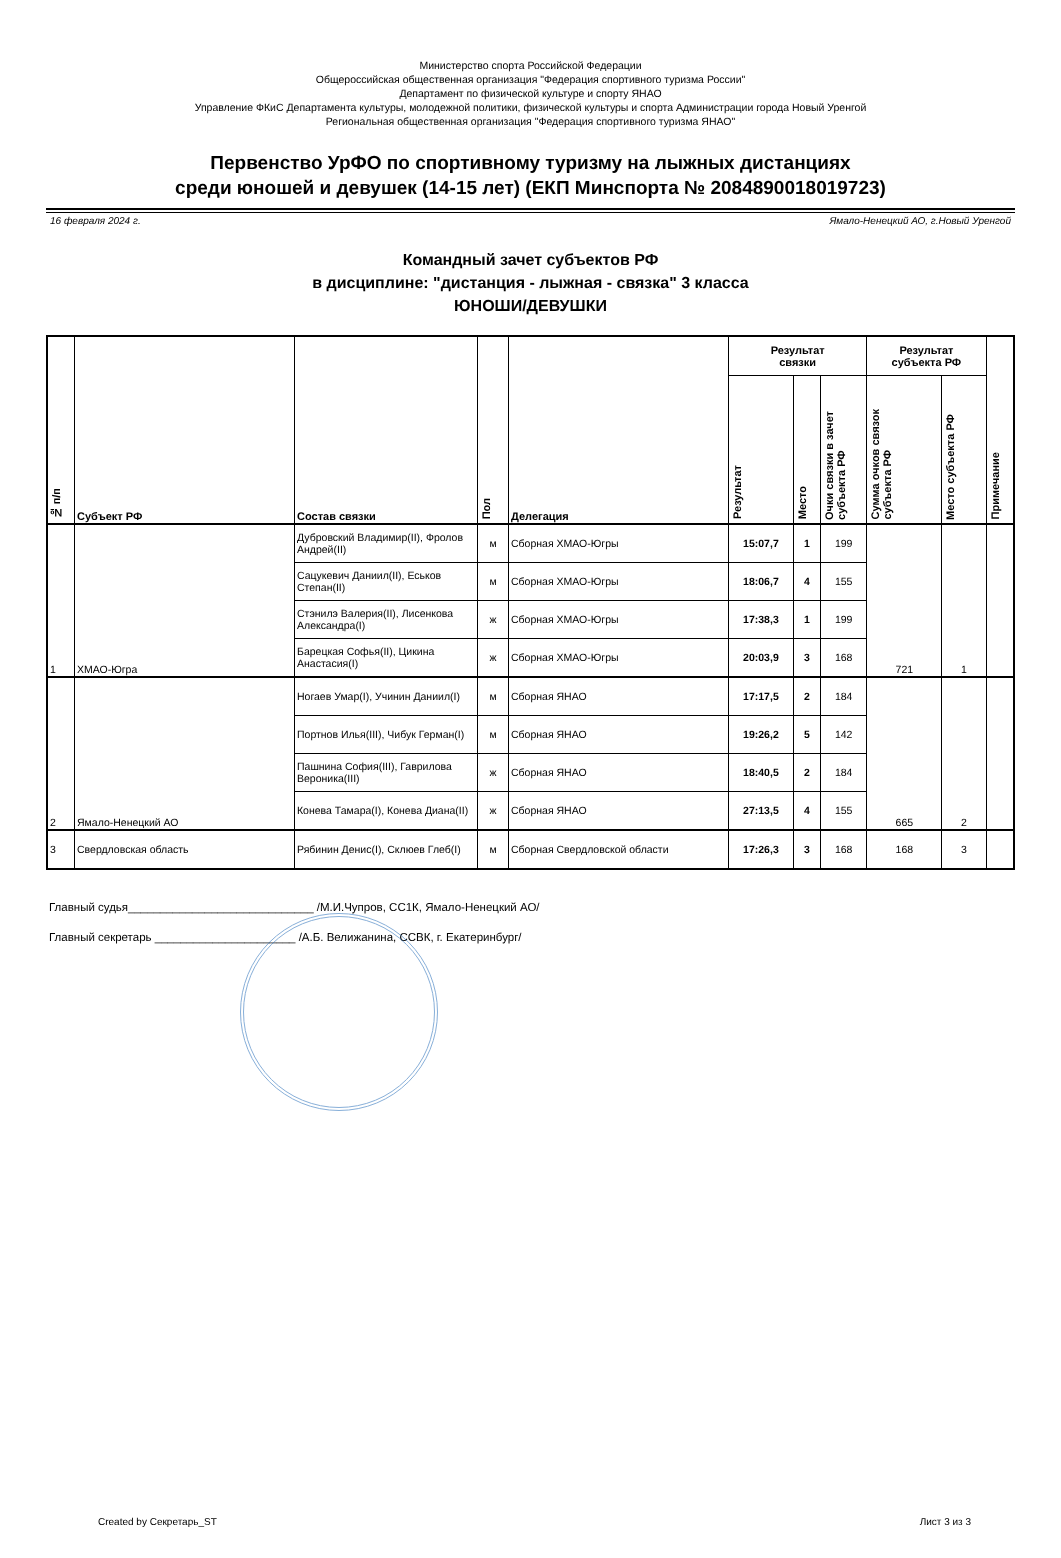Министерство спорта Российской Федерации
Общероссийская общественная организация "Федерация спортивного туризма России"
Департамент по физической культуре и спорту ЯНАО
Управление ФКиС Департамента культуры, молодежной политики, физической культуры и спорта Администрации города Новый Уренгой
Региональная общественная организация "Федерация спортивного туризма ЯНАО"
Первенство УрФО по спортивному туризму на лыжных дистанциях
среди юношей и девушек (14-15 лет) (ЕКП Минспорта № 2084890018019723)
16 февраля 2024 г. Ямало-Ненецкий АО, г.Новый Уренгой
Командный зачет субъектов РФ
в дисциплине: "дистанция - лыжная - связка" 3 класса
ЮНОШИ/ДЕВУШКИ
| № п/п | Субъект РФ | Состав связки | Пол | Делегация | Результат связки | | | Результат субъекта РФ | | Примечание |
| --- | --- | --- | --- | --- | --- | --- | --- | --- | --- | --- |
| | | | | | Результат | Место | Очки связки в зачет субъекта РФ | Сумма очков связок субъекта РФ | Место субъекта РФ | |
| 1 | ХМАО-Югра | Дубровский Владимир(II), Фролов Андрей(II) | м | Сборная ХМАО-Югры | 15:07,7 | 1 | 199 | 721 | 1 | |
| | | Сацукевич Даниил(II), Еськов Степан(II) | м | Сборная ХМАО-Югры | 18:06,7 | 4 | 155 | | | |
| | | Стэнилэ Валерия(II), Лисенкова Александра(I) | ж | Сборная ХМАО-Югры | 17:38,3 | 1 | 199 | | | |
| | | Барецкая Софья(II), Цикина Анастасия(I) | ж | Сборная ХМАО-Югры | 20:03,9 | 3 | 168 | | | |
| 2 | Ямало-Ненецкий АО | Ногаев Умар(I), Учинин Даниил(I) | м | Сборная ЯНАО | 17:17,5 | 2 | 184 | 665 | 2 | |
| | | Портнов Илья(III), Чибук Герман(I) | м | Сборная ЯНАО | 19:26,2 | 5 | 142 | | | |
| | | Пашнина София(III), Гаврилова Вероника(III) | ж | Сборная ЯНАО | 18:40,5 | 2 | 184 | | | |
| | | Конева Тамара(I), Конева Диана(II) | ж | Сборная ЯНАО | 27:13,5 | 4 | 155 | | | |
| 3 | Свердловская область | Рябинин Денис(I), Склюев Глеб(I) | м | Сборная Свердловской области | 17:26,3 | 3 | 168 | 168 | 3 | |
Главный судья_____________________________ /М.И.Чупров, СС1К, Ямало-Ненецкий АО/
Главный секретарь ______________________ /А.Б. Велижанина, ССВК, г. Екатеринбург/
Created by Секретарь_ST Лист 3 из 3